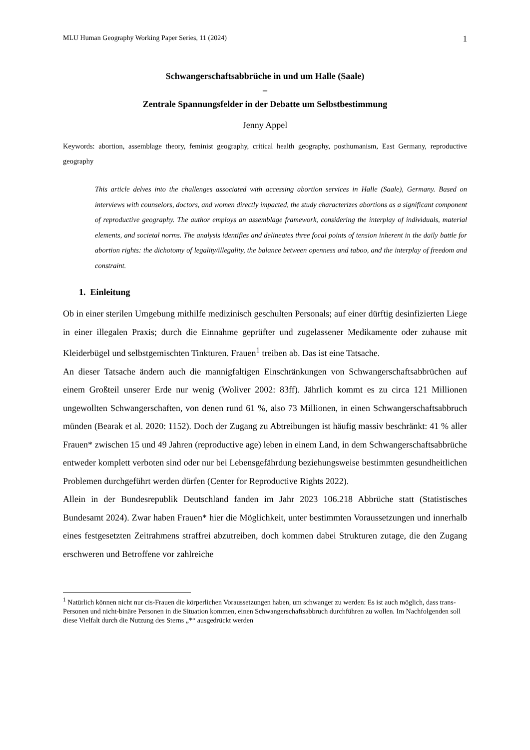MLU Human Geography Working Paper Series, 11 (2024) 1
Schwangerschaftsabbrüche in und um Halle (Saale)
–
Zentrale Spannungsfelder in der Debatte um Selbstbestimmung
Jenny Appel
Keywords: abortion, assemblage theory, feminist geography, critical health geography, posthumanism, East Germany, reproductive geography
This article delves into the challenges associated with accessing abortion services in Halle (Saale), Germany. Based on interviews with counselors, doctors, and women directly impacted, the study characterizes abortions as a significant component of reproductive geography. The author employs an assemblage framework, considering the interplay of individuals, material elements, and societal norms. The analysis identifies and delineates three focal points of tension inherent in the daily battle for abortion rights: the dichotomy of legality/illegality, the balance between openness and taboo, and the interplay of freedom and constraint.
1. Einleitung
Ob in einer sterilen Umgebung mithilfe medizinisch geschulten Personals; auf einer dürftig desinfizierten Liege in einer illegalen Praxis; durch die Einnahme geprüfter und zugelassener Medikamente oder zuhause mit Kleiderbügel und selbstgemischten Tinkturen. Frauen<sup>1</sup> treiben ab. Das ist eine Tatsache.
An dieser Tatsache ändern auch die mannigfaltigen Einschränkungen von Schwangerschaftsabbrüchen auf einem Großteil unserer Erde nur wenig (Woliver 2002: 83ff). Jährlich kommt es zu circa 121 Millionen ungewollten Schwangerschaften, von denen rund 61 %, also 73 Millionen, in einen Schwangerschaftsabbruch münden (Bearak et al. 2020: 1152). Doch der Zugang zu Abtreibungen ist häufig massiv beschränkt: 41 % aller Frauen* zwischen 15 und 49 Jahren (reproductive age) leben in einem Land, in dem Schwangerschaftsabbrüche entweder komplett verboten sind oder nur bei Lebensgefährdung beziehungsweise bestimmten gesundheitlichen Problemen durchgeführt werden dürfen (Center for Reproductive Rights 2022).
Allein in der Bundesrepublik Deutschland fanden im Jahr 2023 106.218 Abbrüche statt (Statistisches Bundesamt 2024). Zwar haben Frauen* hier die Möglichkeit, unter bestimmten Voraussetzungen und innerhalb eines festgesetzten Zeitrahmens straffrei abzutreiben, doch kommen dabei Strukturen zutage, die den Zugang erschweren und Betroffene vor zahlreiche
<sup>1</sup> Natürlich können nicht nur cis-Frauen die körperlichen Voraussetzungen haben, um schwanger zu werden: Es ist auch möglich, dass trans-Personen und nicht-binäre Personen in die Situation kommen, einen Schwangerschaftsabbruch durchführen zu wollen. Im Nachfolgenden soll diese Vielfalt durch die Nutzung des Sterns „*“ ausgedrückt werden